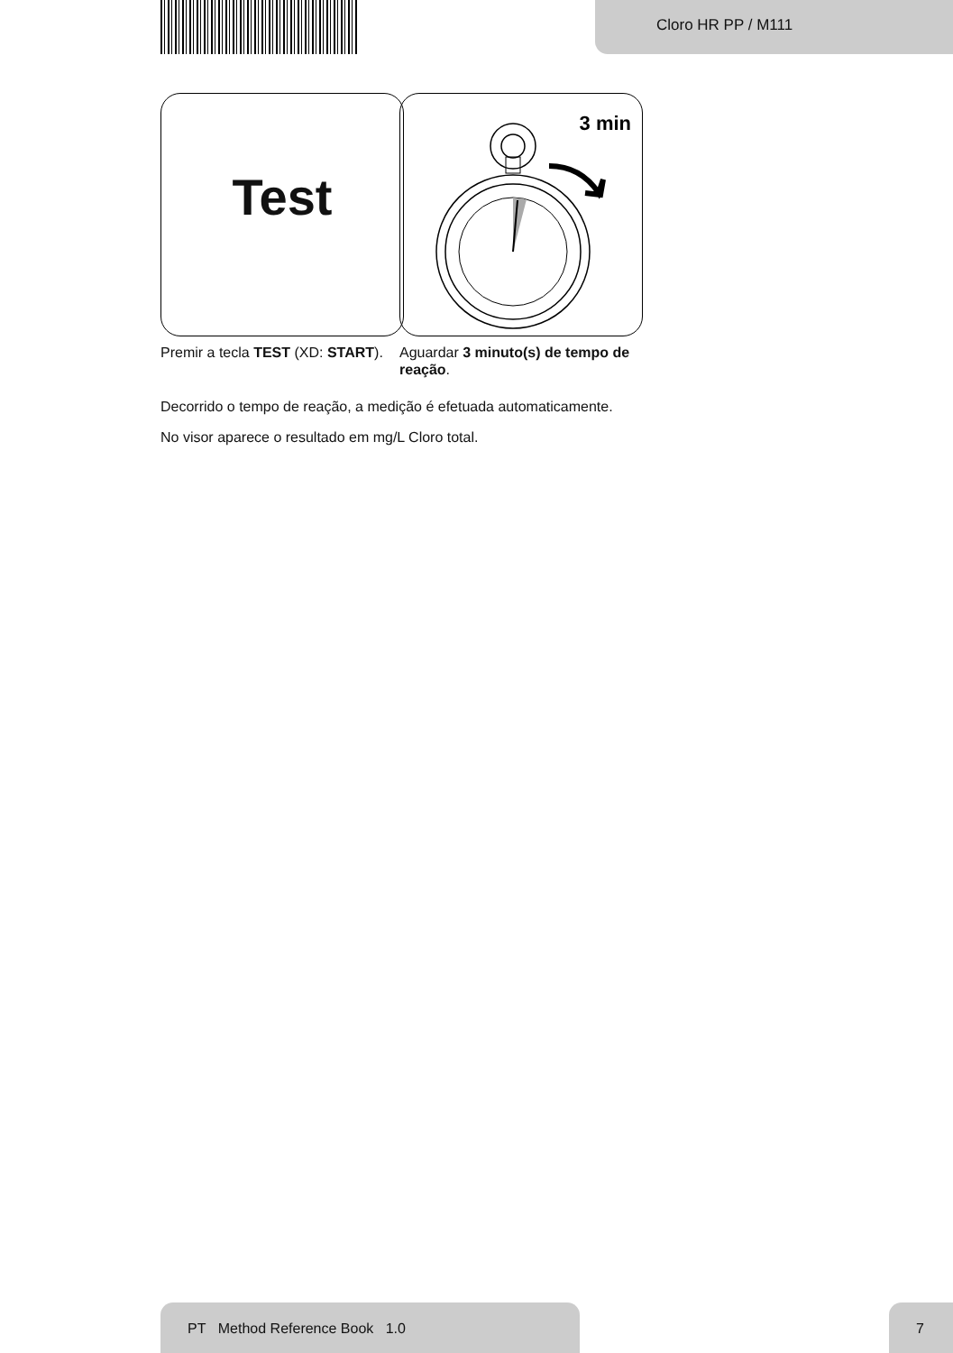Cloro HR PP / M111
Test
3 min
Premir a tecla TEST (XD: START).
Aguardar 3 minuto(s) de tempo de reação.
Decorrido o tempo de reação, a medição é efetuada automaticamente.
No visor aparece o resultado em mg/L Cloro total.
PT Method Reference Book 1.0 7